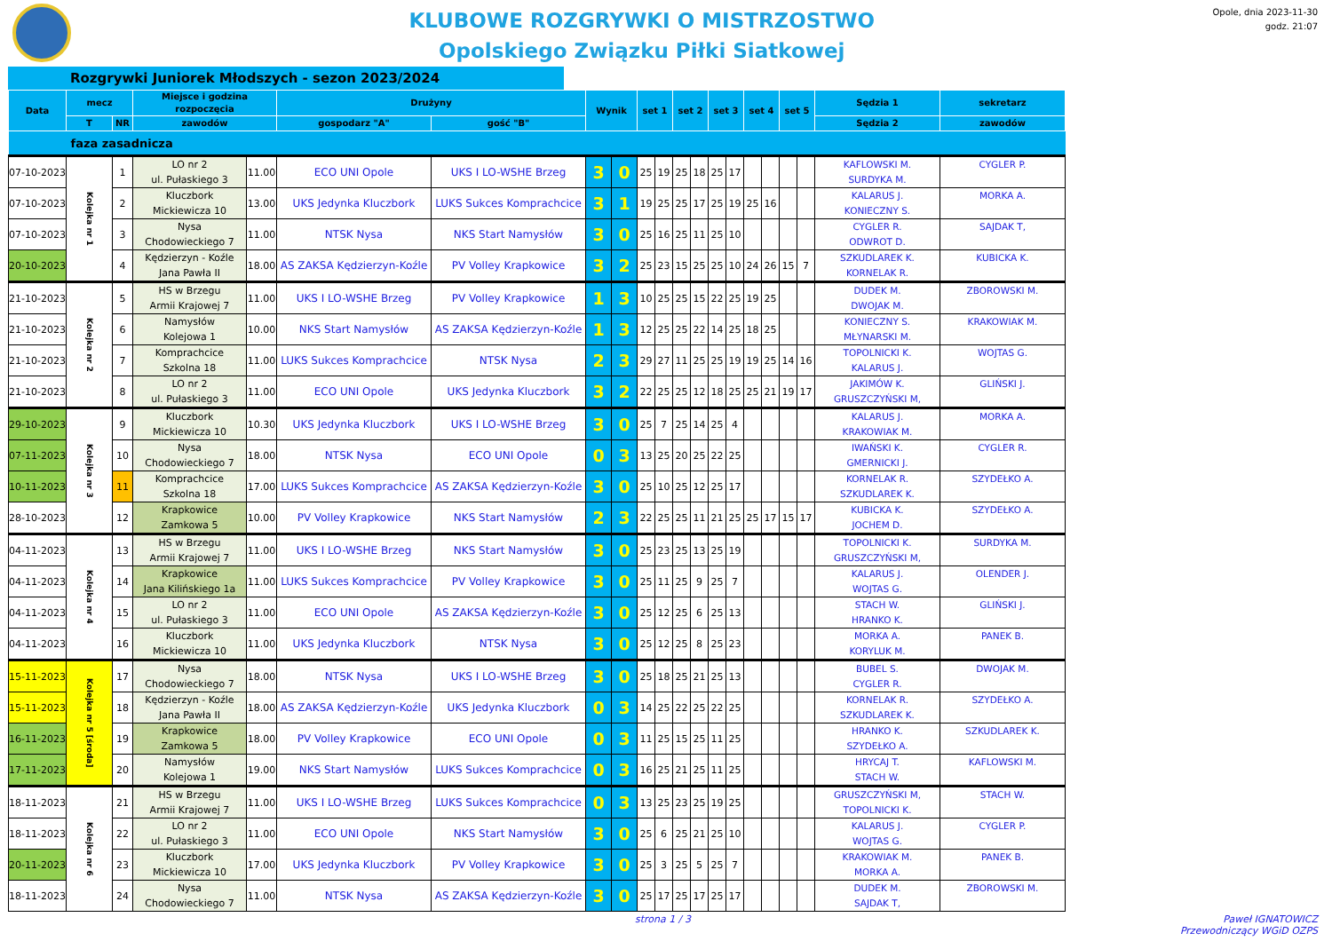KLUBOWE ROZGRYWKI O MISTRZOSTWO
Opolskiego Związku Piłki Siatkowej
Opole, dnia 2023-11-30
godz. 21:07
Rozgrywki Juniorek Młodszych - sezon 2023/2024
| Data | mecz | | Miejsce i godzina rozpoczęcia | | Drużyny | | Wynik | | set 1 | | set 2 | | set 3 | | set 4 | | set 5 | | Sędzia 1 | sekretarz |
| --- | --- | --- | --- | --- | --- | --- | --- | --- | --- | --- | --- | --- | --- | --- | --- | --- | --- | --- | --- | --- |
| | T | NR | zawodów | | gospodarz "A" | gość "B" | | | | | | | | | | | | | Sędzia 2 | zawodów |
| faza zasadnicza | | | | | | | | | | | | | | | | | | | | |
| 07-10-2023 | Kolejka nr 1 | 1 | LO nr 2 ul. Pułaskiego 3 | 11.00 | ECO UNI Opole | UKS I LO-WSHE Brzeg | 3 | 0 | 25 | 19 | 25 | 18 | 25 | 17 | | | | | KAFLOWSKI M. SURDYKA M. | CYGLER P. |
| 07-10-2023 | | 2 | Kluczbork Mickiewicza 10 | 13.00 | UKS Jedynka Kluczbork | LUKS Sukces Komprachcice | 3 | 1 | 19 | 25 | 25 | 17 | 25 | 19 | 25 | 16 | | | KALARUS J. KONIECZNY S. | MORKA A. |
| 07-10-2023 | | 3 | Nysa Chodowieckiego 7 | 11.00 | NTSK Nysa | NKS Start Namysłów | 3 | 0 | 25 | 16 | 25 | 11 | 25 | 10 | | | | | CYGLER R. ODWROT D. | SAJDAK T, |
| 20-10-2023 | | 4 | Kędzierzyn - Koźle Jana Pawła II | 18.00 | AS ZAKSA Kędzierzyn-Koźle | PV Volley Krapkowice | 3 | 2 | 25 | 23 | 15 | 25 | 25 | 10 | 24 | 26 | 15 | 7 | SZKUDLAREK K. KORNELAK R. | KUBICKA K. |
| 21-10-2023 | Kolejka nr 2 | 5 | HS w Brzegu Armii Krajowej 7 | 11.00 | UKS I LO-WSHE Brzeg | PV Volley Krapkowice | 1 | 3 | 10 | 25 | 25 | 15 | 22 | 25 | 19 | 25 | | | DUDEK M. DWOJAK M. | ZBOROWSKI M. |
| 21-10-2023 | | 6 | Namysłów Kolejowa 1 | 10.00 | NKS Start Namysłów | AS ZAKSA Kędzierzyn-Koźle | 1 | 3 | 12 | 25 | 25 | 22 | 14 | 25 | 18 | 25 | | | KONIECZNY S. MŁYNARSKI M. | KRAKOWIAK M. |
| 21-10-2023 | | 7 | Komprachcice Szkolna 18 | 11.00 | LUKS Sukces Komprachcice | NTSK Nysa | 2 | 3 | 29 | 27 | 11 | 25 | 25 | 19 | 19 | 25 | 14 | 16 | TOPOLNICKI K. KALARUS J. | WOJTAS G. |
| 21-10-2023 | | 8 | LO nr 2 ul. Pułaskiego 3 | 11.00 | ECO UNI Opole | UKS Jedynka Kluczbork | 3 | 2 | 22 | 25 | 25 | 12 | 18 | 25 | 25 | 21 | 19 | 17 | JAKIMÓW K. GRUSZCZYŃSKI M, | GLIŃSKI J. |
| 29-10-2023 | Kolejka nr 3 | 9 | Kluczbork Mickiewicza 10 | 10.30 | UKS Jedynka Kluczbork | UKS I LO-WSHE Brzeg | 3 | 0 | 25 | 7 | 25 | 14 | 25 | 4 | | | | | KALARUS J. KRAKOWIAK M. | MORKA A. |
| 07-11-2023 | | 10 | Nysa Chodowieckiego 7 | 18.00 | NTSK Nysa | ECO UNI Opole | 0 | 3 | 13 | 25 | 20 | 25 | 22 | 25 | | | | | IWAŃSKI K. GMERNICKI J. | CYGLER R. |
| 10-11-2023 | | 11 | Komprachcice Szkolna 18 | 17.00 | LUKS Sukces Komprachcice | AS ZAKSA Kędzierzyn-Koźle | 3 | 0 | 25 | 10 | 25 | 12 | 25 | 17 | | | | | KORNELAK R. SZKUDLAREK K. | SZYDEŁKO A. |
| 28-10-2023 | | 12 | Krapkowice Zamkowa 5 | 10.00 | PV Volley Krapkowice | NKS Start Namysłów | 2 | 3 | 22 | 25 | 25 | 11 | 21 | 25 | 25 | 17 | 15 | 17 | KUBICKA K. JOCHEM D. | SZYDEŁKO A. |
| 04-11-2023 | Kolejka nr 4 | 13 | HS w Brzegu Armii Krajowej 7 | 11.00 | UKS I LO-WSHE Brzeg | NKS Start Namysłów | 3 | 0 | 25 | 23 | 25 | 13 | 25 | 19 | | | | | TOPOLNICKI K. GRUSZCZYŃSKI M, | SURDYKA M. |
| 04-11-2023 | | 14 | Krapkowice Jana Kilińskiego 1a | 11.00 | LUKS Sukces Komprachcice | PV Volley Krapkowice | 3 | 0 | 25 | 11 | 25 | 9 | 25 | 7 | | | | | KALARUS J. WOJTAS G. | OLENDER J. |
| 04-11-2023 | | 15 | LO nr 2 ul. Pułaskiego 3 | 11.00 | ECO UNI Opole | AS ZAKSA Kędzierzyn-Koźle | 3 | 0 | 25 | 12 | 25 | 6 | 25 | 13 | | | | | STACH W. HRANKO K. | GLIŃSKI J. |
| 04-11-2023 | | 16 | Kluczbork Mickiewicza 10 | 11.00 | UKS Jedynka Kluczbork | NTSK Nysa | 3 | 0 | 25 | 12 | 25 | 8 | 25 | 23 | | | | | MORKA A. KORYLUK M. | PANEK B. |
| 15-11-2023 | Kolejka nr 5 [środa] | 17 | Nysa Chodowieckiego 7 | 18.00 | NTSK Nysa | UKS I LO-WSHE Brzeg | 3 | 0 | 25 | 18 | 25 | 21 | 25 | 13 | | | | | BUBEL S. CYGLER R. | DWOJAK M. |
| 15-11-2023 | | 18 | Kędzierzyn - Koźle Jana Pawła II | 18.00 | AS ZAKSA Kędzierzyn-Koźle | UKS Jedynka Kluczbork | 0 | 3 | 14 | 25 | 22 | 25 | 22 | 25 | | | | | KORNELAK R. SZKUDLAREK K. | SZYDEŁKO A. |
| 16-11-2023 | | 19 | Krapkowice Zamkowa 5 | 18.00 | PV Volley Krapkowice | ECO UNI Opole | 0 | 3 | 11 | 25 | 15 | 25 | 11 | 25 | | | | | HRANKO K. SZYDEŁKO A. | SZKUDLAREK K. |
| 17-11-2023 | | 20 | Namysłów Kolejowa 1 | 19.00 | NKS Start Namysłów | LUKS Sukces Komprachcice | 0 | 3 | 16 | 25 | 21 | 25 | 11 | 25 | | | | | HRYCAJ T. STACH W. | KAFLOWSKI M. |
| 18-11-2023 | Kolejka nr 6 | 21 | HS w Brzegu Armii Krajowej 7 | 11.00 | UKS I LO-WSHE Brzeg | LUKS Sukces Komprachcice | 0 | 3 | 13 | 25 | 23 | 25 | 19 | 25 | | | | | GRUSZCZYŃSKI M, TOPOLNICKI K. | STACH W. |
| 18-11-2023 | | 22 | LO nr 2 ul. Pułaskiego 3 | 11.00 | ECO UNI Opole | NKS Start Namysłów | 3 | 0 | 25 | 6 | 25 | 21 | 25 | 10 | | | | | KALARUS J. WOJTAS G. | CYGLER P. |
| 20-11-2023 | | 23 | Kluczbork Mickiewicza 10 | 17.00 | UKS Jedynka Kluczbork | PV Volley Krapkowice | 3 | 0 | 25 | 3 | 25 | 5 | 25 | 7 | | | | | KRAKOWIAK M. MORKA A. | PANEK B. |
| 18-11-2023 | | 24 | Nysa Chodowieckiego 7 | 11.00 | NTSK Nysa | AS ZAKSA Kędzierzyn-Koźle | 3 | 0 | 25 | 17 | 25 | 17 | 25 | 17 | | | | | DUDEK M. SAJDAK T, | ZBOROWSKI M. |
strona 1 / 3 Paweł IGNATOWICZ
Przewodniczący WGiD OZPS